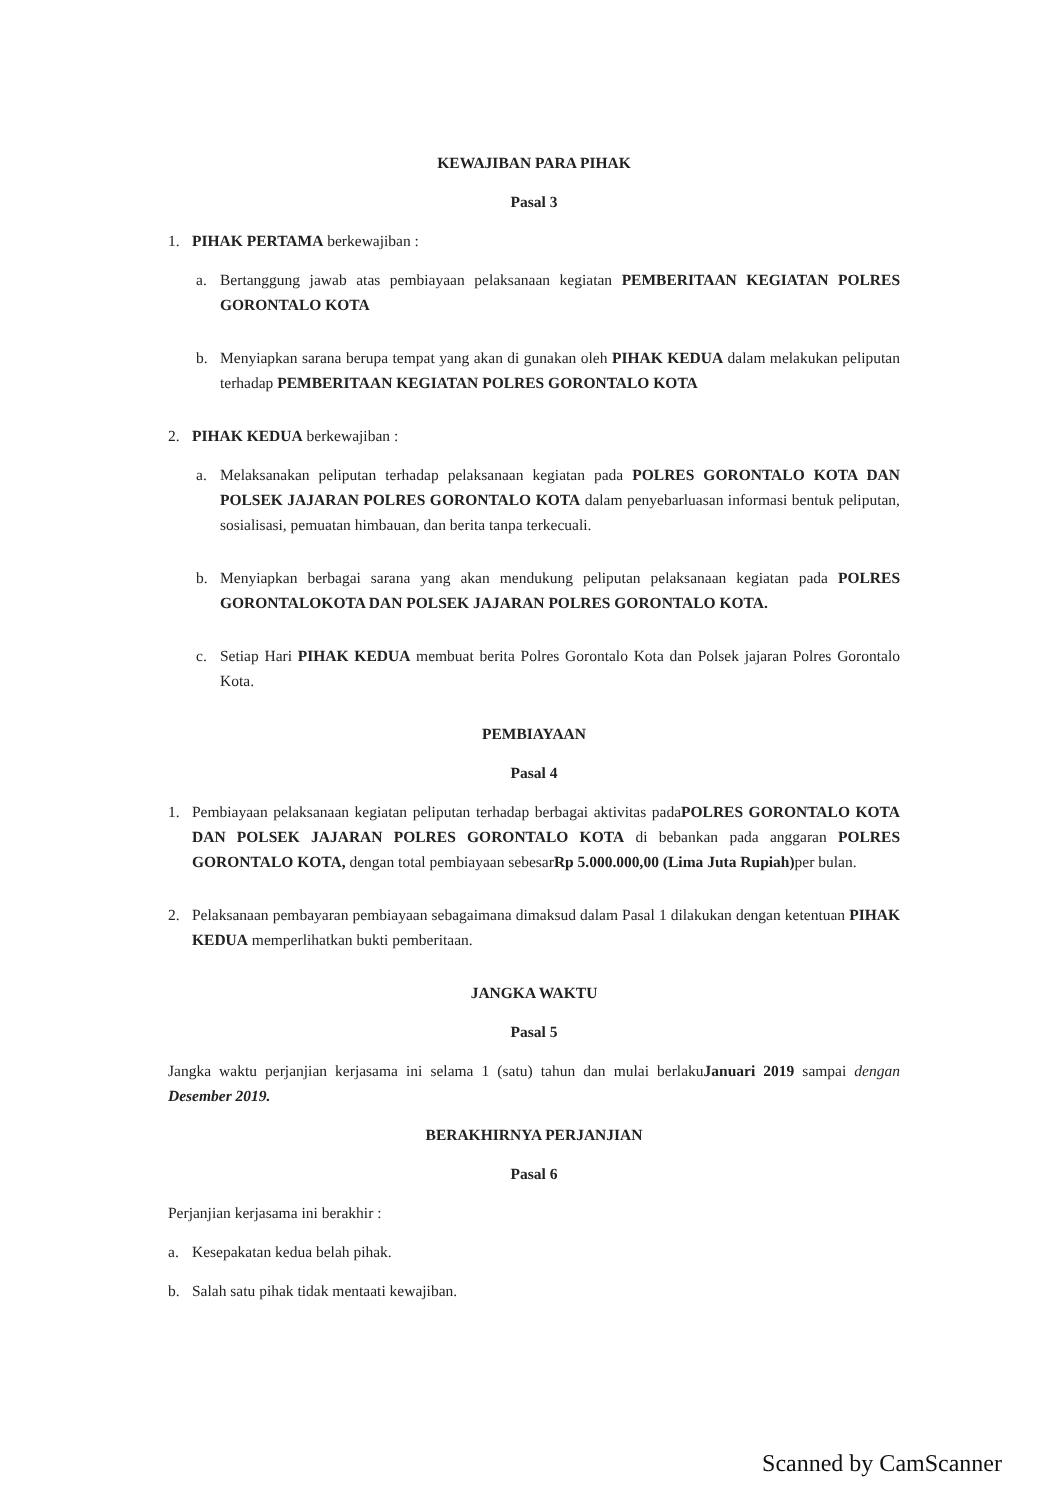KEWAJIBAN PARA PIHAK
Pasal 3
1. PIHAK PERTAMA berkewajiban :
a. Bertanggung jawab atas pembiayaan pelaksanaan kegiatan PEMBERITAAN KEGIATAN POLRES GORONTALO KOTA
b. Menyiapkan sarana berupa tempat yang akan di gunakan oleh PIHAK KEDUA dalam melakukan peliputan terhadap PEMBERITAAN KEGIATAN POLRES GORONTALO KOTA
2. PIHAK KEDUA berkewajiban :
a. Melaksanakan peliputan terhadap pelaksanaan kegiatan pada POLRES GORONTALO KOTA DAN POLSEK JAJARAN POLRES GORONTALO KOTA dalam penyebarluasan informasi bentuk peliputan, sosialisasi, pemuatan himbauan, dan berita tanpa terkecuali.
b. Menyiapkan berbagai sarana yang akan mendukung peliputan pelaksanaan kegiatan pada POLRES GORONTALOKOTA DAN POLSEK JAJARAN POLRES GORONTALO KOTA.
c. Setiap Hari PIHAK KEDUA membuat berita Polres Gorontalo Kota dan Polsek jajaran Polres Gorontalo Kota.
PEMBIAYAAN
Pasal 4
1. Pembiayaan pelaksanaan kegiatan peliputan terhadap berbagai aktivitas padaPOLRES GORONTALO KOTA DAN POLSEK JAJARAN POLRES GORONTALO KOTA di bebankan pada anggaran POLRES GORONTALO KOTA, dengan total pembiayaan sebesarRp 5.000.000,00 (Lima Juta Rupiah) per bulan.
2. Pelaksanaan pembayaran pembiayaan sebagaimana dimaksud dalam Pasal 1 dilakukan dengan ketentuan PIHAK KEDUA memperlihatkan bukti pemberitaan.
JANGKA WAKTU
Pasal 5
Jangka waktu perjanjian kerjasama ini selama 1 (satu) tahun dan mulai berlakuJanuari 2019 sampai dengan Desember 2019.
BERAKHIRNYA PERJANJIAN
Pasal 6
Perjanjian kerjasama ini berakhir :
a. Kesepakatan kedua belah pihak.
b. Salah satu pihak tidak mentaati kewajiban.
Scanned by CamScanner